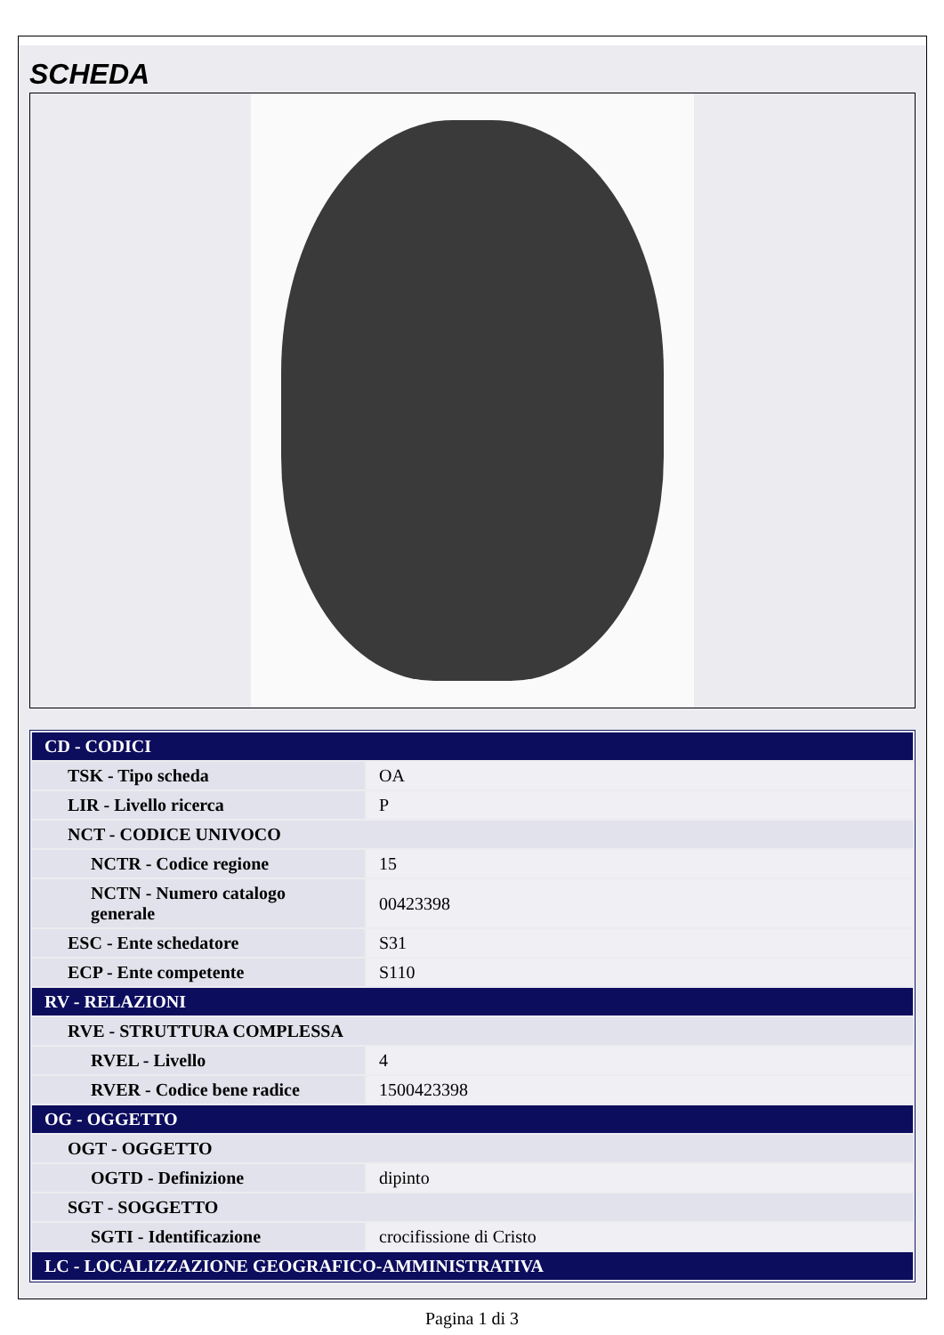SCHEDA
| CD - CODICI | |
| TSK - Tipo scheda | OA |
| LIR - Livello ricerca | P |
| NCT - CODICE UNIVOCO | |
| NCTR - Codice regione | 15 |
| NCTN - Numero catalogo generale | 00423398 |
| ESC - Ente schedatore | S31 |
| ECP - Ente competente | S110 |
| RV - RELAZIONI | |
| RVE - STRUTTURA COMPLESSA | |
| RVEL - Livello | 4 |
| RVER - Codice bene radice | 1500423398 |
| OG - OGGETTO | |
| OGT - OGGETTO | |
| OGTD - Definizione | dipinto |
| SGT - SOGGETTO | |
| SGTI - Identificazione | crocifissione di Cristo |
| LC - LOCALIZZAZIONE GEOGRAFICO-AMMINISTRATIVA | |
Pagina 1 di 3